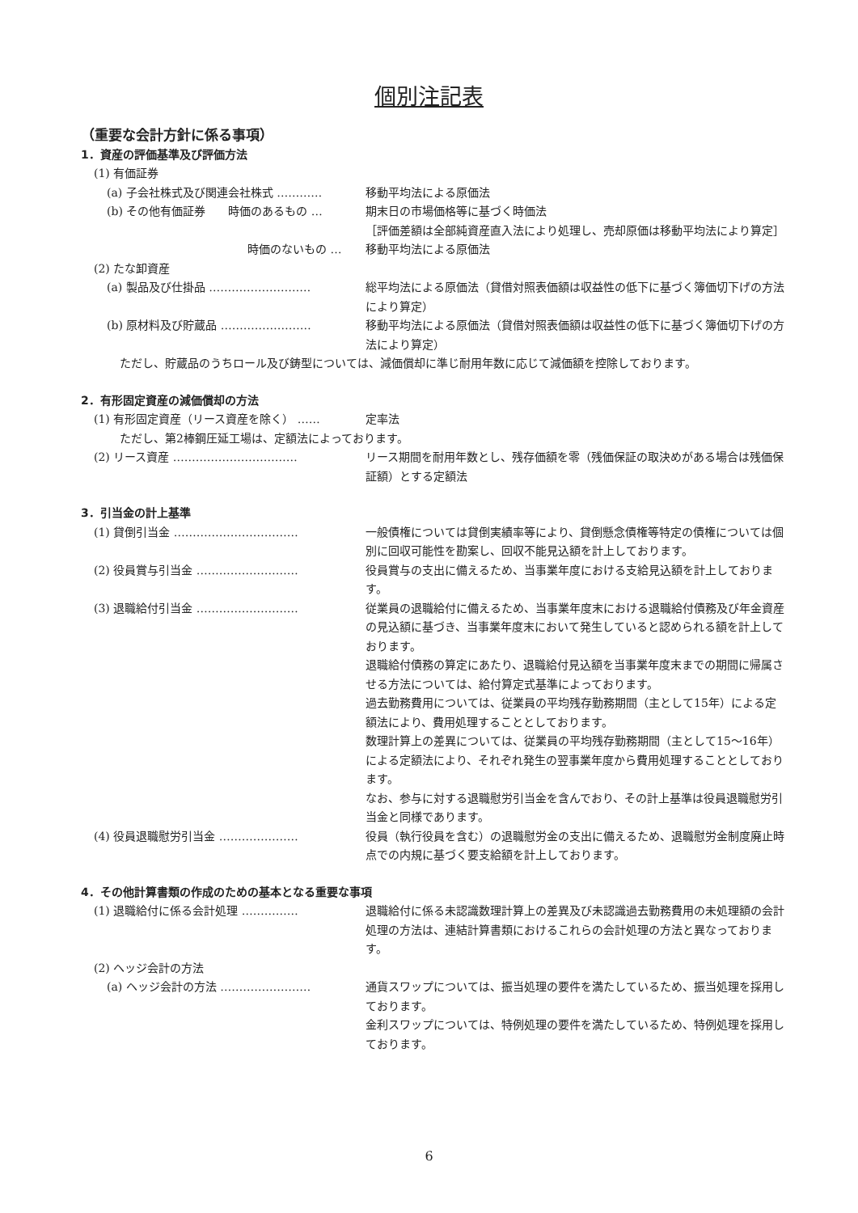個別注記表
（重要な会計方針に係る事項）
1．資産の評価基準及び評価方法
(1) 有価証券
(a) 子会社株式及び関連会社株式 ………… 移動平均法による原価法
(b) その他有価証券　　時価のあるもの … 期末日の市場価格等に基づく時価法
［評価差額は全部純資産直入法により処理し、売却原価は移動平均法により算定］
時価のないもの … 移動平均法による原価法
(2) たな卸資産
(a) 製品及び仕掛品 ……………………… 総平均法による原価法（貸借対照表価額は収益性の低下に基づく簿価切下げの方法により算定）
(b) 原材料及び貯蔵品 …………………… 移動平均法による原価法（貸借対照表価額は収益性の低下に基づく簿価切下げの方法により算定）
ただし、貯蔵品のうちロール及び鋳型については、減価償却に準じ耐用年数に応じて減価額を控除しております。
2．有形固定資産の減価償却の方法
(1) 有形固定資産（リース資産を除く） …… 定率法
ただし、第2棒鋼圧延工場は、定額法によっております。
(2) リース資産 …………………………… リース期間を耐用年数とし、残存価額を零（残価保証の取決めがある場合は残価保証額）とする定額法
3．引当金の計上基準
(1) 貸倒引当金 …………………………… 一般債権については貸倒実績率等により、貸倒懸念債権等特定の債権については個別に回収可能性を勘案し、回収不能見込額を計上しております。
(2) 役員賞与引当金 ……………………… 役員賞与の支出に備えるため、当事業年度における支給見込額を計上しております。
(3) 退職給付引当金 ……………………… 従業員の退職給付に備えるため、当事業年度末における退職給付債務及び年金資産の見込額に基づき、当事業年度末において発生していると認められる額を計上しております。
退職給付債務の算定にあたり、退職給付見込額を当事業年度末までの期間に帰属させる方法については、給付算定式基準によっております。
過去勤務費用については、従業員の平均残存勤務期間（主として15年）による定額法により、費用処理することとしております。
数理計算上の差異については、従業員の平均残存勤務期間（主として15～16年）による定額法により、それぞれ発生の翌事業年度から費用処理することとしております。
なお、参与に対する退職慰労引当金を含んでおり、その計上基準は役員退職慰労引当金と同様であります。
(4) 役員退職慰労引当金 ………………… 役員（執行役員を含む）の退職慰労金の支出に備えるため、退職慰労金制度廃止時点での内規に基づく要支給額を計上しております。
4．その他計算書類の作成のための基本となる重要な事項
(1) 退職給付に係る会計処理 …………… 退職給付に係る未認識数理計算上の差異及び未認識過去勤務費用の未処理額の会計処理の方法は、連結計算書類におけるこれらの会計処理の方法と異なっております。
(2) ヘッジ会計の方法
(a) ヘッジ会計の方法 …………………… 通貨スワップについては、振当処理の要件を満たしているため、振当処理を採用しております。
金利スワップについては、特例処理の要件を満たしているため、特例処理を採用しております。
6